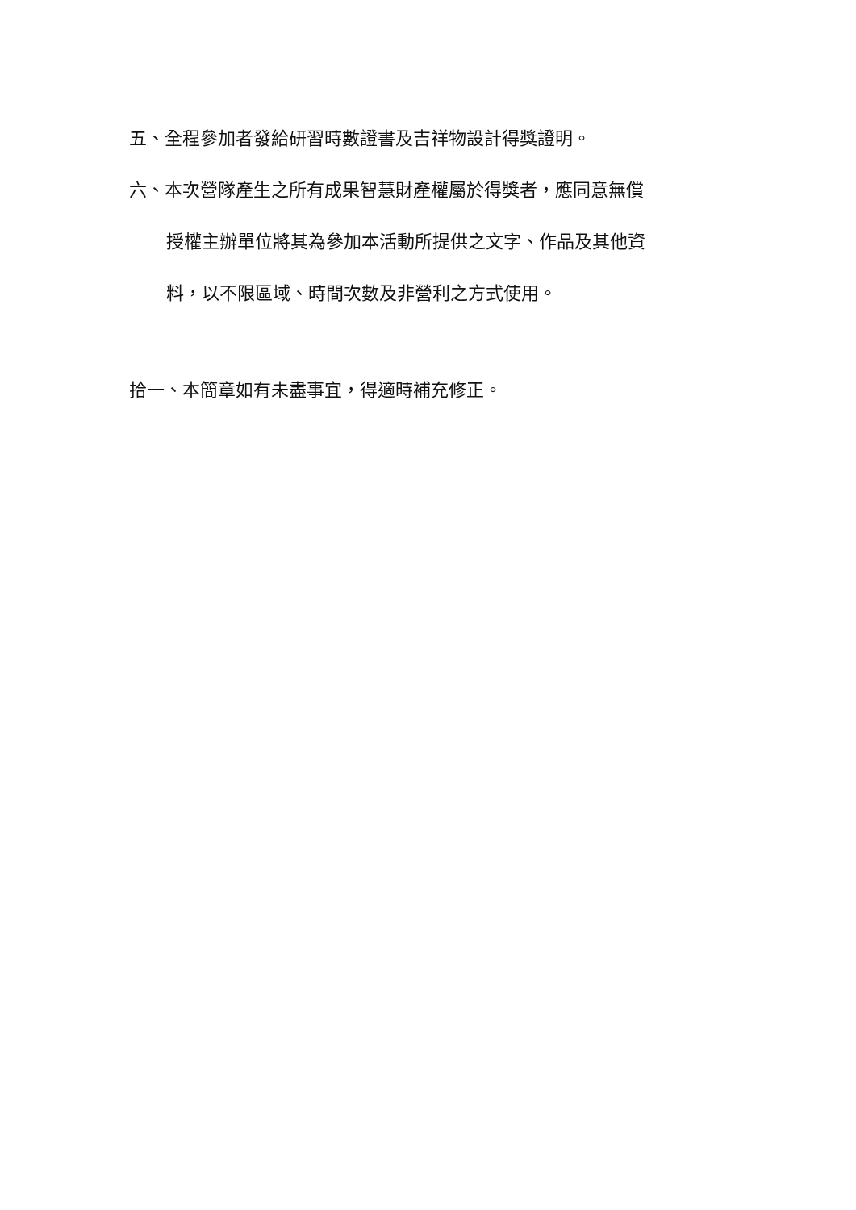五、全程參加者發給研習時數證書及吉祥物設計得獎證明。
六、本次營隊產生之所有成果智慧財產權屬於得獎者，應同意無償
授權主辦單位將其為參加本活動所提供之文字、作品及其他資
料，以不限區域、時間次數及非營利之方式使用。
拾一、本簡章如有未盡事宜，得適時補充修正。